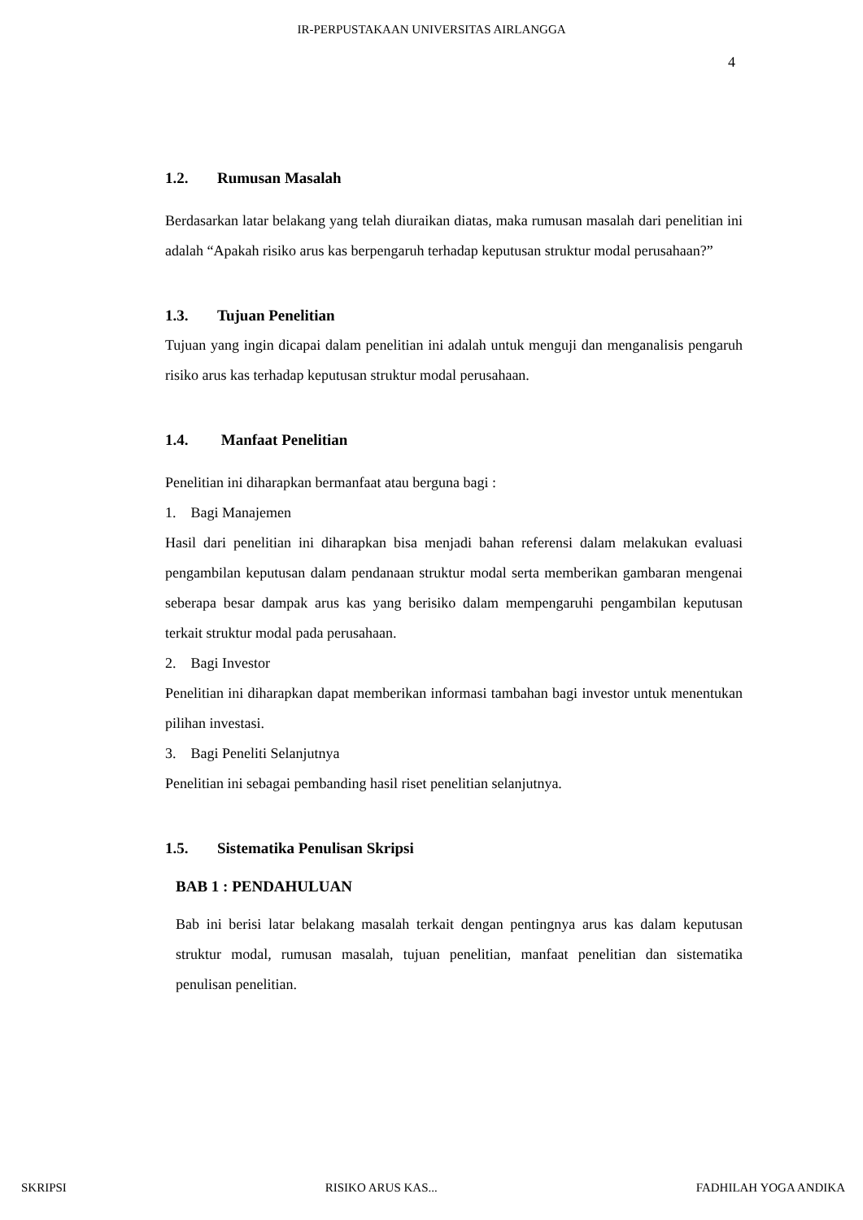IR-PERPUSTAKAAN UNIVERSITAS AIRLANGGA
4
1.2. Rumusan Masalah
Berdasarkan latar belakang yang telah diuraikan diatas, maka rumusan masalah dari penelitian ini adalah “Apakah risiko arus kas berpengaruh terhadap keputusan struktur modal perusahaan?”
1.3. Tujuan Penelitian
Tujuan yang ingin dicapai dalam penelitian ini adalah untuk menguji dan menganalisis pengaruh risiko arus kas terhadap keputusan struktur modal perusahaan.
1.4. Manfaat Penelitian
Penelitian ini diharapkan bermanfaat atau berguna bagi :
1. Bagi Manajemen
Hasil dari penelitian ini diharapkan bisa menjadi bahan referensi dalam melakukan evaluasi pengambilan keputusan dalam pendanaan struktur modal serta memberikan gambaran mengenai seberapa besar dampak arus kas yang berisiko dalam mempengaruhi pengambilan keputusan terkait struktur modal pada perusahaan.
2. Bagi Investor
Penelitian ini diharapkan dapat memberikan informasi tambahan bagi investor untuk menentukan pilihan investasi.
3. Bagi Peneliti Selanjutnya
Penelitian ini sebagai pembanding hasil riset penelitian selanjutnya.
1.5. Sistematika Penulisan Skripsi
BAB 1 : PENDAHULUAN
Bab ini berisi latar belakang masalah terkait dengan pentingnya arus kas dalam keputusan struktur modal, rumusan masalah, tujuan penelitian, manfaat penelitian dan sistematika penulisan penelitian.
SKRIPSI RISIKO ARUS KAS... FADHILAH YOGA ANDIKA